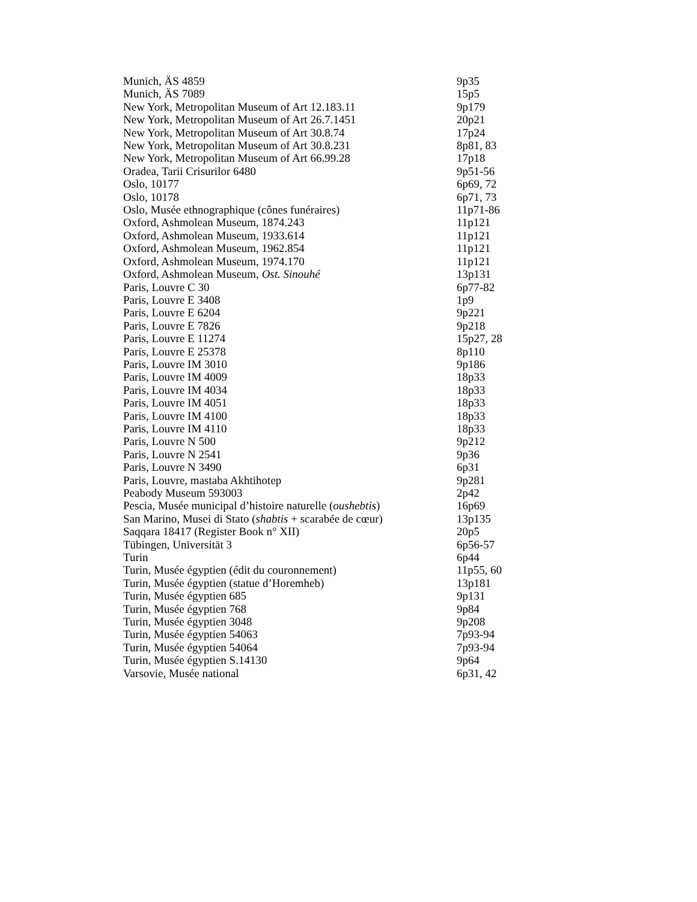| Munich, ÄS 4859 | 9p35 |
| Munich, ÄS 7089 | 15p5 |
| New York, Metropolitan Museum of Art 12.183.11 | 9p179 |
| New York, Metropolitan Museum of Art 26.7.1451 | 20p21 |
| New York, Metropolitan Museum of Art 30.8.74 | 17p24 |
| New York, Metropolitan Museum of Art 30.8.231 | 8p81, 83 |
| New York, Metropolitan Museum of Art 66.99.28 | 17p18 |
| Oradea, Tarii Crisurilor 6480 | 9p51-56 |
| Oslo, 10177 | 6p69, 72 |
| Oslo, 10178 | 6p71, 73 |
| Oslo, Musée ethnographique (cônes funéraires) | 11p71-86 |
| Oxford, Ashmolean Museum, 1874.243 | 11p121 |
| Oxford, Ashmolean Museum, 1933.614 | 11p121 |
| Oxford, Ashmolean Museum, 1962.854 | 11p121 |
| Oxford, Ashmolean Museum, 1974.170 | 11p121 |
| Oxford, Ashmolean Museum, Ost. Sinouhé | 13p131 |
| Paris, Louvre C 30 | 6p77-82 |
| Paris, Louvre E 3408 | 1p9 |
| Paris, Louvre E 6204 | 9p221 |
| Paris, Louvre E 7826 | 9p218 |
| Paris, Louvre E 11274 | 15p27, 28 |
| Paris, Louvre E 25378 | 8p110 |
| Paris, Louvre IM 3010 | 9p186 |
| Paris, Louvre IM 4009 | 18p33 |
| Paris, Louvre IM 4034 | 18p33 |
| Paris, Louvre IM 4051 | 18p33 |
| Paris, Louvre IM 4100 | 18p33 |
| Paris, Louvre IM 4110 | 18p33 |
| Paris, Louvre N 500 | 9p212 |
| Paris, Louvre N 2541 | 9p36 |
| Paris, Louvre N 3490 | 6p31 |
| Paris, Louvre, mastaba Akhtihotep | 9p281 |
| Peabody Museum 593003 | 2p42 |
| Pescia, Musée municipal d’histoire naturelle ( oushebtis ) | 16p69 |
| San Marino, Musei di Stato ( shabtis + scarabée de cœur) | 13p135 |
| Saqqara 18417 (Register Book n° XII) | 20p5 |
| Tübingen, Universität 3 | 6p56-57 |
| Turin | 6p44 |
| Turin, Musée égyptien (édit du couronnement) | 11p55, 60 |
| Turin, Musée égyptien (statue d’Horemheb) | 13p181 |
| Turin, Musée égyptien 685 | 9p131 |
| Turin, Musée égyptien 768 | 9p84 |
| Turin, Musée égyptien 3048 | 9p208 |
| Turin, Musée égyptien 54063 | 7p93-94 |
| Turin, Musée égyptien 54064 | 7p93-94 |
| Turin, Musée égyptien S.14130 | 9p64 |
| Varsovie, Musée national | 6p31, 42 |